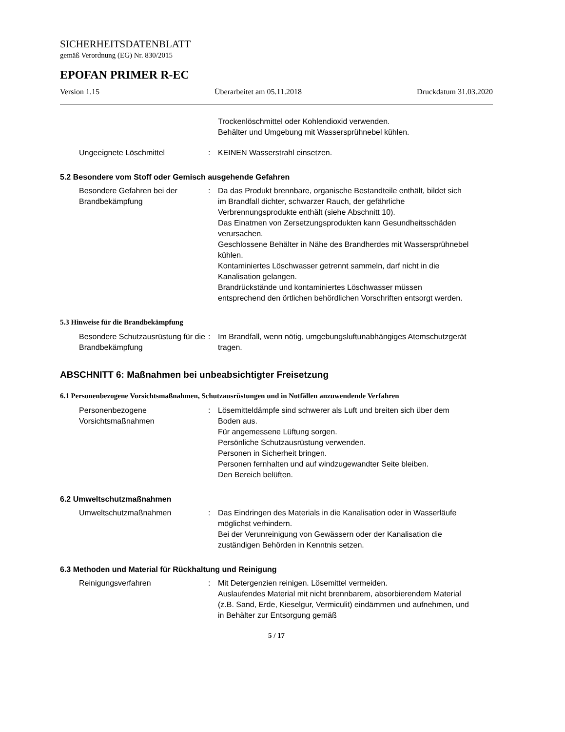SICHERHEITSDATENBLATT
gemäß Verordnung (EG) Nr. 830/2015
EPOFAN PRIMER R-EC
Version 1.15 Überarbeitet am 05.11.2018 Druckdatum 31.03.2020
Trockenlöschmittel oder Kohlendioxid verwenden.
Behälter und Umgebung mit Wassersprühnebel kühlen.
Ungeeignete Löschmittel : KEINEN Wasserstrahl einsetzen.
5.2 Besondere vom Stoff oder Gemisch ausgehende Gefahren
Besondere Gefahren bei der Brandbekämpfung
: Da das Produkt brennbare, organische Bestandteile enthält, bildet sich im Brandfall dichter, schwarzer Rauch, der gefährliche Verbrennungsprodukte enthält (siehe Abschnitt 10).
Das Einatmen von Zersetzungsprodukten kann Gesundheitsschäden verursachen.
Geschlossene Behälter in Nähe des Brandherdes mit Wassersprühnebel kühlen.
Kontaminiertes Löschwasser getrennt sammeln, darf nicht in die Kanalisation gelangen.
Brandrückstände und kontaminiertes Löschwasser müssen entsprechend den örtlichen behördlichen Vorschriften entsorgt werden.
5.3 Hinweise für die Brandbekämpfung
Besondere Schutzausrüstung für die Brandbekämpfung
: Im Brandfall, wenn nötig, umgebungsluftunabhängiges Atemschutzgerät tragen.
ABSCHNITT 6: Maßnahmen bei unbeabsichtigter Freisetzung
6.1 Personenbezogene Vorsichtsmaßnahmen, Schutzausrüstungen und in Notfällen anzuwendende Verfahren
Personenbezogene Vorsichtsmaßnahmen
: Lösemitteldämpfe sind schwerer als Luft und breiten sich über dem Boden aus.
Für angemessene Lüftung sorgen.
Persönliche Schutzausrüstung verwenden.
Personen in Sicherheit bringen.
Personen fernhalten und auf windzugewandter Seite bleiben.
Den Bereich belüften.
6.2 Umweltschutzmaßnahmen
Umweltschutzmaßnahmen : Das Eindringen des Materials in die Kanalisation oder in Wasserläufe möglichst verhindern.
Bei der Verunreinigung von Gewässern oder der Kanalisation die zuständigen Behörden in Kenntnis setzen.
6.3 Methoden und Material für Rückhaltung und Reinigung
Reinigungsverfahren : Mit Detergenzien reinigen. Lösemittel vermeiden.
Auslaufendes Material mit nicht brennbarem, absorbierendem Material (z.B. Sand, Erde, Kieselgur, Vermiculit) eindämmen und aufnehmen, und in Behälter zur Entsorgung gemäß
5 / 17